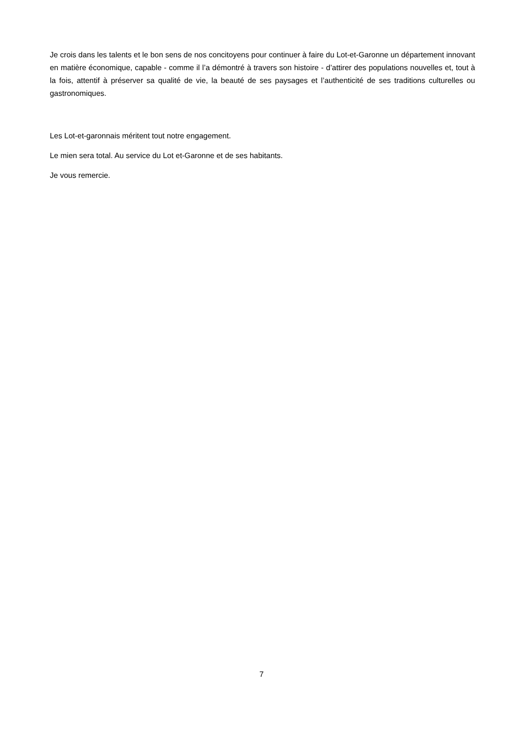Je crois dans les talents et le bon sens de nos concitoyens pour continuer à faire du Lot-et-Garonne un département innovant en matière économique, capable - comme il l’a démontré à travers son histoire - d’attirer des populations nouvelles et, tout à la fois, attentif à préserver sa qualité de vie, la beauté de ses paysages et l’authenticité de ses traditions culturelles ou gastronomiques.
Les Lot-et-garonnais méritent tout notre engagement.
Le mien sera total. Au service du Lot et-Garonne et de ses habitants.
Je vous remercie.
7